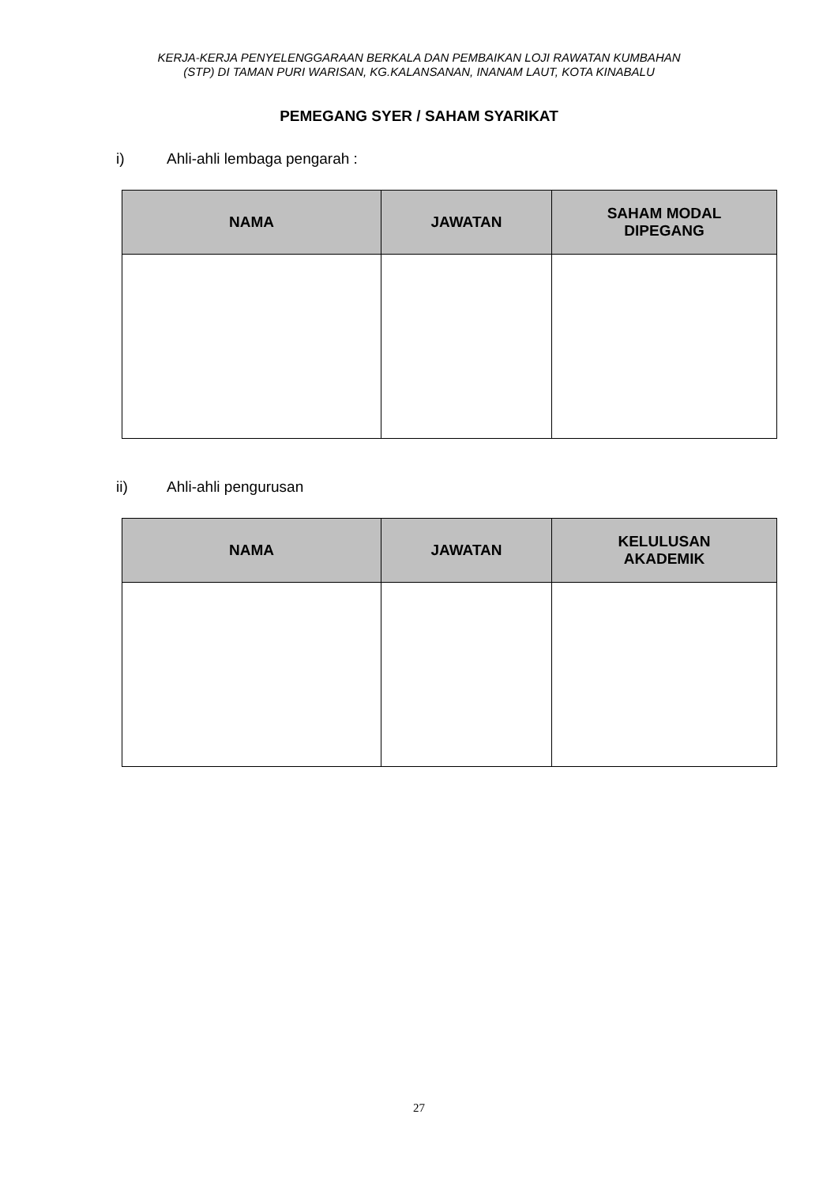KERJA-KERJA PENYELENGGARAAN BERKALA DAN PEMBAIKAN LOJI RAWATAN KUMBAHAN
(STP) DI TAMAN PURI WARISAN, KG.KALANSANAN, INANAM LAUT, KOTA KINABALU
PEMEGANG SYER / SAHAM SYARIKAT
i) Ahli-ahli lembaga pengarah :
| NAMA | JAWATAN | SAHAM MODAL DIPEGANG |
| --- | --- | --- |
ii) Ahli-ahli pengurusan
| NAMA | JAWATAN | KELULUSAN AKADEMIK |
| --- | --- | --- |
27